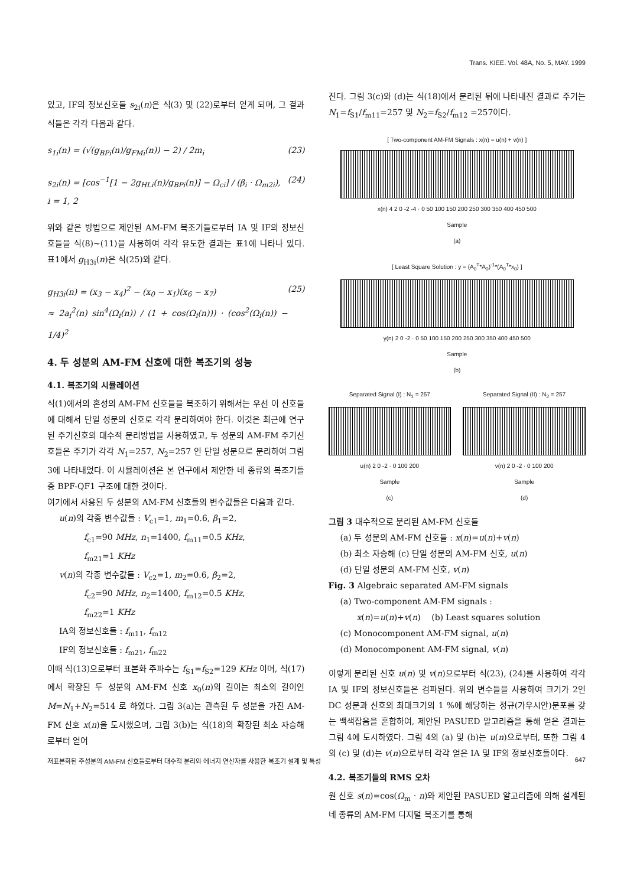Trans. KIEE. Vol. 48A, No. 5, MAY. 1999
있고, IF의 정보신호들 s<sub>2i</sub>(n)은 식(3) 및 (22)로부터 얻게 되며, 그 결과식들은 각각 다음과 같다.
s<sub>1i</sub>(n) = (√(g<sub>BPi</sub>(n)/g<sub>FMi</sub>(n)) − 2) / 2m<sub>i</sub> (23)
s<sub>2i</sub>(n) = [cos<sup>−1</sup>[1 − 2g<sub>HLi</sub>(n)/g<sub>BPi</sub>(n)] − Ω<sub>ci</sub>] / (β<sub>i</sub> · Ω<sub>m2i</sub>),
i = 1, 2 (24)
위와 같은 방법으로 제안된 AM-FM 복조기들로부터 IA 및 IF의 정보신호들을 식(8)~(11)을 사용하여 각각 유도한 결과는 표1에 나타나 있다. 표1에서 g<sub>H3i</sub>(n)은 식(25)와 같다.
g<sub>H3i</sub>(n) = (x<sub>3</sub> − x<sub>4</sub>)<sup>2</sup> − (x<sub>0</sub> − x<sub>1</sub>)(x<sub>6</sub> − x<sub>7</sub>)
≈ 2a<sub>i</sub><sup>2</sup>(n) sin<sup>4</sup>(Ω<sub>i</sub>(n)) / (1 + cos(Ω<sub>i</sub>(n))) · (cos<sup>2</sup>(Ω<sub>i</sub>(n)) − 1/4)<sup>2</sup> (25)
4. 두 성분의 AM-FM 신호에 대한 복조기의 성능
4.1. 복조기의 시뮬레이션
식(1)에서의 혼성의 AM-FM 신호들을 복조하기 위해서는 우선 이 신호들에 대해서 단일 성분의 신호로 각각 분리하여야 한다. 이것은 최근에 연구된 주기신호의 대수적 분리방법을 사용하였고, 두 성분의 AM-FM 주기신호들은 주기가 각각 N<sub>1</sub>=257, N<sub>2</sub>=257 인 단일 성분으로 분리하여 그림 3에 나타내었다. 이 시뮬레이션은 본 연구에서 제안한 네 종류의 복조기들 중 BPF-QF1 구조에 대한 것이다.
여기에서 사용된 두 성분의 AM-FM 신호들의 변수값들은 다음과 같다.
u(n)의 각종 변수값들 : V<sub>c1</sub>=1, m<sub>1</sub>=0.6, β<sub>1</sub>=2,
   f<sub>c1</sub>=90 MHz, n<sub>1</sub>=1400, f<sub>m11</sub>=0.5 KHz,
   f<sub>m21</sub>=1 KHz
v(n)의 각종 변수값들 : V<sub>c2</sub>=1, m<sub>2</sub>=0.6, β<sub>2</sub>=2,
   f<sub>c2</sub>=90 MHz, n<sub>2</sub>=1400, f<sub>m12</sub>=0.5 KHz,
   f<sub>m22</sub>=1 KHz
IA의 정보신호들 : f<sub>m11</sub>, f<sub>m12</sub>
IF의 정보신호들 : f<sub>m21</sub>, f<sub>m22</sub>
이때 식(13)으로부터 표본화 주파수는 f<sub>S1</sub>=f<sub>S2</sub>=129 KHz 이며, 식(17)에서 확장된 두 성분의 AM-FM 신호 x<sub>0</sub>(n)의 길이는 최소의 길이인 M=N<sub>1</sub>+N<sub>2</sub>=514 로 하였다. 그림 3(a)는 관측된 두 성분을 가진 AM-FM 신호 x(n)을 도시했으며, 그림 3(b)는 식(18)의 확장된 최소 자승해로부터 얻어
진다. 그림 3(c)와 (d)는 식(18)에서 분리된 뒤에 나타내진 결과로 주기는 N<sub>1</sub>=f<sub>S1</sub>/f<sub>m11</sub>=257 및 N<sub>2</sub>=f<sub>S2</sub>/f<sub>m12</sub> =257이다.
[ Two-component AM-FM Signals : x(n) = u(n) + v(n) ]
x(n) 4 2 0 -2 -4 · 0 50 100 150 200 250 300 350 400 450 500
Sample
(a)
[ Least Square Solution : y = (A<sub>0</sub><sup>T</sup>*A<sub>0</sub>)<sup>-1</sup>*(A<sub>0</sub><sup>T</sup>*x<sub>0</sub>) ]
y(n) 2 0 -2 · 0 50 100 150 200 250 300 350 400 450 500
Sample
(b)
Separated Signal (I) : N<sub>1</sub> = 257
u(n) 2 0 -2 · 0 100 200
Sample
(c)
Separated Signal (II) : N<sub>2</sub> = 257
v(n) 2 0 -2 · 0 100 200
Sample
(d)
그림 3 대수적으로 분리된 AM-FM 신호들
(a) 두 성분의 AM-FM 신호들 : x(n)=u(n)+v(n)
(b) 최소 자승해 (c) 단일 성분의 AM-FM 신호, u(n)
(d) 단일 성분의 AM-FM 신호, v(n)
Fig. 3 Algebraic separated AM-FM signals
(a) Two-component AM-FM signals :
  x(n)=u(n)+v(n)  (b) Least squares solution
(c) Monocomponent AM-FM signal, u(n)
(d) Monocomponent AM-FM signal, v(n)
이렇게 분리된 신호 u(n) 및 v(n)으로부터 식(23), (24)를 사용하여 각각 IA 및 IF의 정보신호들은 검파된다. 위의 변수들을 사용하여 크기가 2인 DC 성분과 신호의 최대크기의 1 %에 해당하는 정규(가우시안)분포를 갖는 백색잡음을 혼합하여, 제안된 PASUED 알고리즘을 통해 얻은 결과는 그림 4에 도시하였다. 그림 4의 (a) 및 (b)는 u(n)으로부터, 또한 그림 4의 (c) 및 (d)는 v(n)으로부터 각각 얻은 IA 및 IF의 정보신호들이다.
4.2. 복조기들의 RMS 오차
원 신호 s(n)=cos(Ω<sub>m</sub> · n)와 제안된 PASUED 알고리즘에 의해 설계된 네 종류의 AM-FM 디지털 복조기를 통해
저표본화된 주성분의 AM-FM 신호들로부터 대수적 분리와 에너지 연산자를 사용한 복조기 설계 및 특성 647